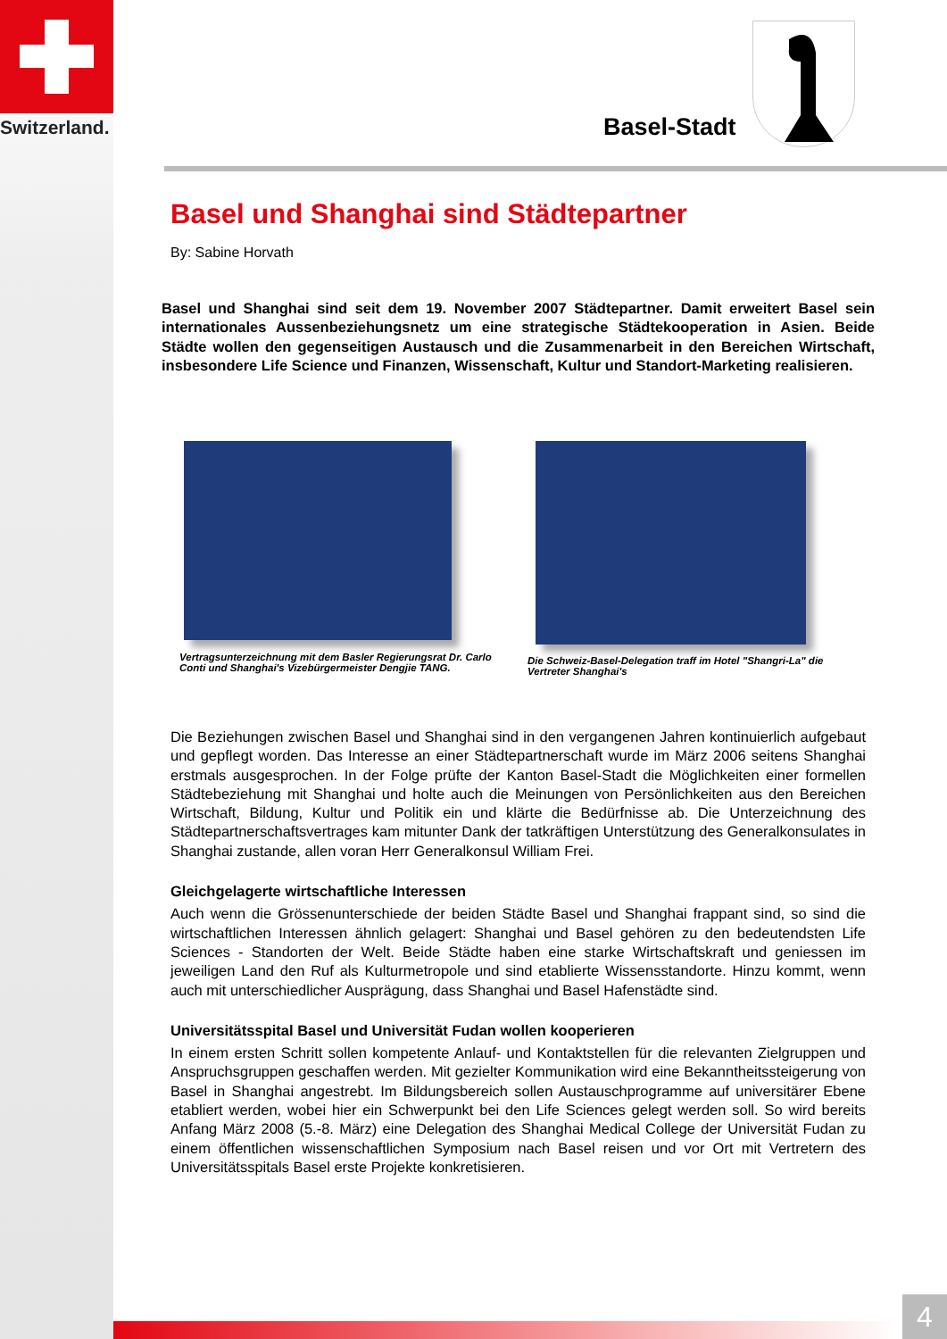Switzerland. Basel-Stadt
Basel und Shanghai sind Städtepartner
By: Sabine Horvath
Basel und Shanghai sind seit dem 19. November 2007 Städtepartner. Damit erweitert Basel sein internationales Aussenbeziehungsnetz um eine strategische Städtekooperation in Asien. Beide Städte wollen den gegenseitigen Austausch und die Zusammenarbeit in den Bereichen Wirtschaft, insbesondere Life Science und Finanzen, Wissenschaft, Kultur und Standort-Marketing realisieren.
Vertragsunterzeichnung mit dem Basler Regierungsrat Dr. Carlo Conti und Shanghai's Vizebürgermeister Dengjie TANG.
Die Schweiz-Basel-Delegation traff im Hotel "Shangri-La" die Vertreter Shanghai's
Die Beziehungen zwischen Basel und Shanghai sind in den vergangenen Jahren kontinuierlich aufgebaut und gepflegt worden. Das Interesse an einer Städtepartnerschaft wurde im März 2006 seitens Shanghai erstmals ausgesprochen. In der Folge prüfte der Kanton Basel-Stadt die Möglichkeiten einer formellen Städtebeziehung mit Shanghai und holte auch die Meinungen von Persönlichkeiten aus den Bereichen Wirtschaft, Bildung, Kultur und Politik ein und klärte die Bedürfnisse ab. Die Unterzeichnung des Städtepartnerschaftsvertrages kam mitunter Dank der tatkräftigen Unterstützung des Generalkonsulates in Shanghai zustande, allen voran Herr Generalkonsul William Frei.
Gleichgelagerte wirtschaftliche Interessen
Auch wenn die Grössenunterschiede der beiden Städte Basel und Shanghai frappant sind, so sind die wirtschaftlichen Interessen ähnlich gelagert: Shanghai und Basel gehören zu den bedeutendsten Life Sciences - Standorten der Welt. Beide Städte haben eine starke Wirtschaftskraft und geniessen im jeweiligen Land den Ruf als Kulturmetropole und sind etablierte Wissensstandorte. Hinzu kommt, wenn auch mit unterschiedlicher Ausprägung, dass Shanghai und Basel Hafenstädte sind.
Universitätsspital Basel und Universität Fudan wollen kooperieren
In einem ersten Schritt sollen kompetente Anlauf- und Kontaktstellen für die relevanten Zielgruppen und Anspruchsgruppen geschaffen werden. Mit gezielter Kommunikation wird eine Bekanntheitssteigerung von Basel in Shanghai angestrebt. Im Bildungsbereich sollen Austauschprogramme auf universitärer Ebene etabliert werden, wobei hier ein Schwerpunkt bei den Life Sciences gelegt werden soll. So wird bereits Anfang März 2008 (5.-8. März) eine Delegation des Shanghai Medical College der Universität Fudan zu einem öffentlichen wissenschaftlichen Symposium nach Basel reisen und vor Ort mit Vertretern des Universitätsspitals Basel erste Projekte konkretisieren.
4